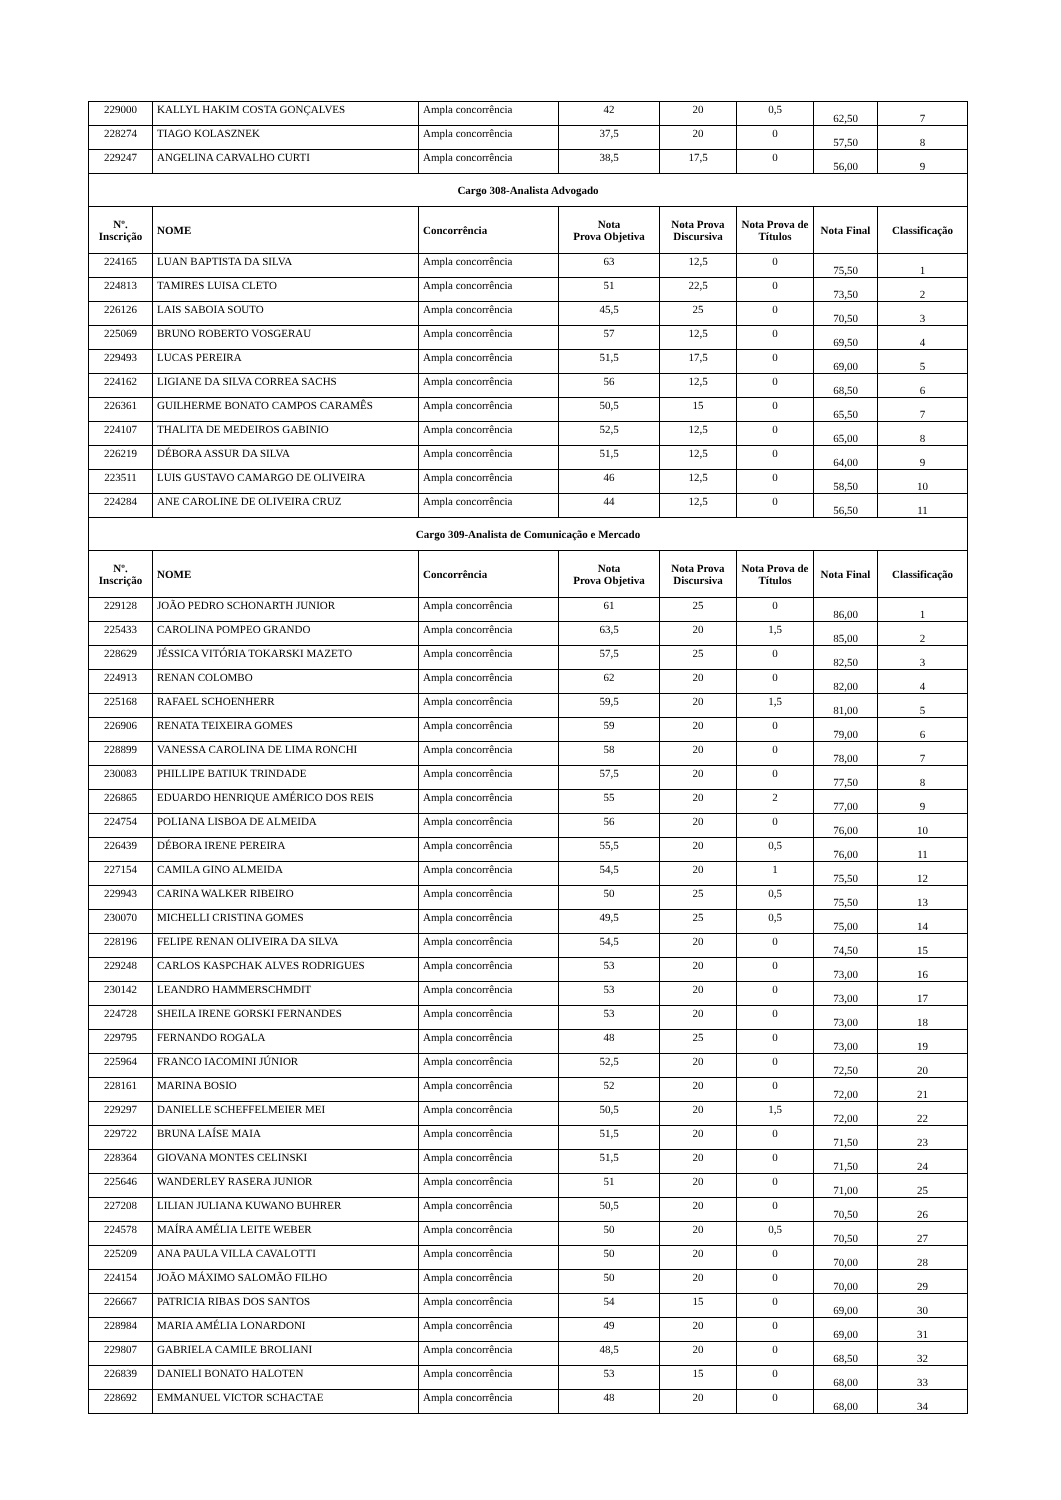| 229000 | KALLYL HAKIM COSTA GONÇALVES | Ampla concorrência | 42 | 20 | 0,5 | 62,50 | 7 |
| 228274 | TIAGO KOLASZNEK | Ampla concorrência | 37,5 | 20 | 0 | 57,50 | 8 |
| 229247 | ANGELINA CARVALHO CURTI | Ampla concorrência | 38,5 | 17,5 | 0 | 56,00 | 9 |
| Cargo 308-Analista Advogado | | | | | | | |
| Nº. Inscrição | NOME | Concorrência | Nota Prova Objetiva | Nota Prova Discursiva | Nota Prova de Títulos | Nota Final | Classificação |
| 224165 | LUAN BAPTISTA DA SILVA | Ampla concorrência | 63 | 12,5 | 0 | 75,50 | 1 |
| 224813 | TAMIRES LUISA CLETO | Ampla concorrência | 51 | 22,5 | 0 | 73,50 | 2 |
| 226126 | LAIS SABOIA SOUTO | Ampla concorrência | 45,5 | 25 | 0 | 70,50 | 3 |
| 225069 | BRUNO ROBERTO VOSGERAU | Ampla concorrência | 57 | 12,5 | 0 | 69,50 | 4 |
| 229493 | LUCAS PEREIRA | Ampla concorrência | 51,5 | 17,5 | 0 | 69,00 | 5 |
| 224162 | LIGIANE DA SILVA CORREA SACHS | Ampla concorrência | 56 | 12,5 | 0 | 68,50 | 6 |
| 226361 | GUILHERME BONATO CAMPOS CARAMÊS | Ampla concorrência | 50,5 | 15 | 0 | 65,50 | 7 |
| 224107 | THALITA DE MEDEIROS GABINIO | Ampla concorrência | 52,5 | 12,5 | 0 | 65,00 | 8 |
| 226219 | DÉBORA ASSUR DA SILVA | Ampla concorrência | 51,5 | 12,5 | 0 | 64,00 | 9 |
| 223511 | LUIS GUSTAVO CAMARGO DE OLIVEIRA | Ampla concorrência | 46 | 12,5 | 0 | 58,50 | 10 |
| 224284 | ANE CAROLINE DE OLIVEIRA CRUZ | Ampla concorrência | 44 | 12,5 | 0 | 56,50 | 11 |
| Cargo 309-Analista de Comunicação e Mercado | | | | | | | |
| Nº. Inscrição | NOME | Concorrência | Nota Prova Objetiva | Nota Prova Discursiva | Nota Prova de Títulos | Nota Final | Classificação |
| 229128 | JOÃO PEDRO SCHONARTH JUNIOR | Ampla concorrência | 61 | 25 | 0 | 86,00 | 1 |
| 225433 | CAROLINA POMPEO GRANDO | Ampla concorrência | 63,5 | 20 | 1,5 | 85,00 | 2 |
| 228629 | JÉSSICA VITÓRIA TOKARSKI MAZETO | Ampla concorrência | 57,5 | 25 | 0 | 82,50 | 3 |
| 224913 | RENAN COLOMBO | Ampla concorrência | 62 | 20 | 0 | 82,00 | 4 |
| 225168 | RAFAEL SCHOENHERR | Ampla concorrência | 59,5 | 20 | 1,5 | 81,00 | 5 |
| 226906 | RENATA TEIXEIRA GOMES | Ampla concorrência | 59 | 20 | 0 | 79,00 | 6 |
| 228899 | VANESSA CAROLINA DE LIMA RONCHI | Ampla concorrência | 58 | 20 | 0 | 78,00 | 7 |
| 230083 | PHILLIPE BATIUK TRINDADE | Ampla concorrência | 57,5 | 20 | 0 | 77,50 | 8 |
| 226865 | EDUARDO HENRIQUE AMÉRICO DOS REIS | Ampla concorrência | 55 | 20 | 2 | 77,00 | 9 |
| 224754 | POLIANA LISBOA DE ALMEIDA | Ampla concorrência | 56 | 20 | 0 | 76,00 | 10 |
| 226439 | DÉBORA IRENE PEREIRA | Ampla concorrência | 55,5 | 20 | 0,5 | 76,00 | 11 |
| 227154 | CAMILA GINO ALMEIDA | Ampla concorrência | 54,5 | 20 | 1 | 75,50 | 12 |
| 229943 | CARINA WALKER RIBEIRO | Ampla concorrência | 50 | 25 | 0,5 | 75,50 | 13 |
| 230070 | MICHELLI CRISTINA GOMES | Ampla concorrência | 49,5 | 25 | 0,5 | 75,00 | 14 |
| 228196 | FELIPE RENAN OLIVEIRA DA SILVA | Ampla concorrência | 54,5 | 20 | 0 | 74,50 | 15 |
| 229248 | CARLOS KASPCHAK ALVES RODRIGUES | Ampla concorrência | 53 | 20 | 0 | 73,00 | 16 |
| 230142 | LEANDRO HAMMERSCHMDIT | Ampla concorrência | 53 | 20 | 0 | 73,00 | 17 |
| 224728 | SHEILA IRENE GORSKI FERNANDES | Ampla concorrência | 53 | 20 | 0 | 73,00 | 18 |
| 229795 | FERNANDO ROGALA | Ampla concorrência | 48 | 25 | 0 | 73,00 | 19 |
| 225964 | FRANCO IACOMINI JÚNIOR | Ampla concorrência | 52,5 | 20 | 0 | 72,50 | 20 |
| 228161 | MARINA BOSIO | Ampla concorrência | 52 | 20 | 0 | 72,00 | 21 |
| 229297 | DANIELLE SCHEFFELMEIER MEI | Ampla concorrência | 50,5 | 20 | 1,5 | 72,00 | 22 |
| 229722 | BRUNA LAÍSE MAIA | Ampla concorrência | 51,5 | 20 | 0 | 71,50 | 23 |
| 228364 | GIOVANA MONTES CELINSKI | Ampla concorrência | 51,5 | 20 | 0 | 71,50 | 24 |
| 225646 | WANDERLEY RASERA JUNIOR | Ampla concorrência | 51 | 20 | 0 | 71,00 | 25 |
| 227208 | LILIAN JULIANA KUWANO BUHRER | Ampla concorrência | 50,5 | 20 | 0 | 70,50 | 26 |
| 224578 | MAÍRA AMÉLIA LEITE WEBER | Ampla concorrência | 50 | 20 | 0,5 | 70,50 | 27 |
| 225209 | ANA PAULA VILLA CAVALOTTI | Ampla concorrência | 50 | 20 | 0 | 70,00 | 28 |
| 224154 | JOÃO MÁXIMO SALOMÃO FILHO | Ampla concorrência | 50 | 20 | 0 | 70,00 | 29 |
| 226667 | PATRICIA RIBAS DOS SANTOS | Ampla concorrência | 54 | 15 | 0 | 69,00 | 30 |
| 228984 | MARIA AMÉLIA LONARDONI | Ampla concorrência | 49 | 20 | 0 | 69,00 | 31 |
| 229807 | GABRIELA CAMILE BROLIANI | Ampla concorrência | 48,5 | 20 | 0 | 68,50 | 32 |
| 226839 | DANIELI BONATO HALOTEN | Ampla concorrência | 53 | 15 | 0 | 68,00 | 33 |
| 228692 | EMMANUEL VICTOR SCHACTAE | Ampla concorrência | 48 | 20 | 0 | 68,00 | 34 |